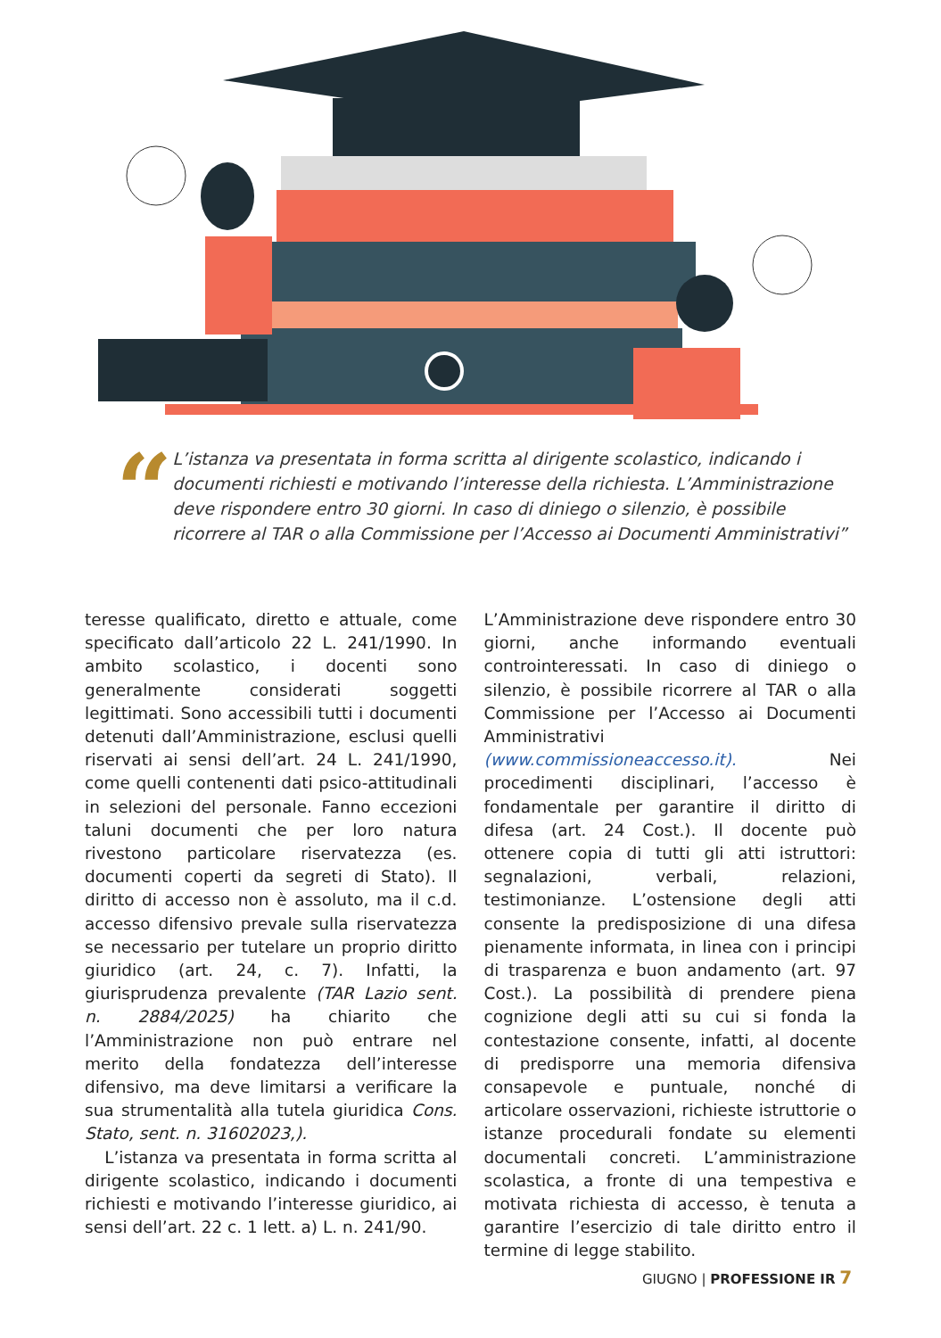“
L’istanza va presentata in forma scritta al dirigente scolastico, indicando i documenti richiesti e motivando l’interesse della richiesta. L’Amministrazione deve rispondere entro 30 giorni. In caso di diniego o silenzio, è possibile ricorrere al TAR o alla Commissione per l’Accesso ai Documenti Amministrativi”
teresse qualificato, diretto e attuale, come specificato dall’articolo 22 L. 241/1990. In ambito scolastico, i docenti sono generalmente considerati soggetti legittimati. Sono accessibili tutti i documenti detenuti dall’Amministrazione, esclusi quelli riservati ai sensi dell’art. 24 L. 241/1990, come quelli contenenti dati psico-attitudinali in selezioni del personale. Fanno eccezioni taluni documenti che per loro natura rivestono particolare riservatezza (es. documenti coperti da segreti di Stato). Il diritto di accesso non è assoluto, ma il c.d. accesso difensivo prevale sulla riservatezza se necessario per tutelare un proprio diritto giuridico (art. 24, c. 7). Infatti, la giurisprudenza prevalente (TAR Lazio sent. n. 2884/2025) ha chiarito che l’Amministrazione non può entrare nel merito della fondatezza dell’interesse difensivo, ma deve limitarsi a verificare la sua strumentalità alla tutela giuridica Cons. Stato, sent. n. 31602023,).
L’istanza va presentata in forma scritta al dirigente scolastico, indicando i documenti richiesti e motivando l’interesse giuridico, ai sensi dell’art. 22 c. 1 lett. a) L. n. 241/90.
L’Amministrazione deve rispondere entro 30 giorni, anche informando eventuali controinteressati. In caso di diniego o silenzio, è possibile ricorrere al TAR o alla Commissione per l’Accesso ai Documenti Amministrativi (www.commissioneaccesso.it). Nei procedimenti disciplinari, l’accesso è fondamentale per garantire il diritto di difesa (art. 24 Cost.). Il docente può ottenere copia di tutti gli atti istruttori: segnalazioni, verbali, relazioni, testimonianze. L’ostensione degli atti consente la predisposizione di una difesa pienamente informata, in linea con i principi di trasparenza e buon andamento (art. 97 Cost.). La possibilità di prendere piena cognizione degli atti su cui si fonda la contestazione consente, infatti, al docente di predisporre una memoria difensiva consapevole e puntuale, nonché di articolare osservazioni, richieste istruttorie o istanze procedurali fondate su elementi documentali concreti. L’amministrazione scolastica, a fronte di una tempestiva e motivata richiesta di accesso, è tenuta a garantire l’esercizio di tale diritto entro il termine di legge stabilito.
GIUGNO | PROFESSIONE IR 7